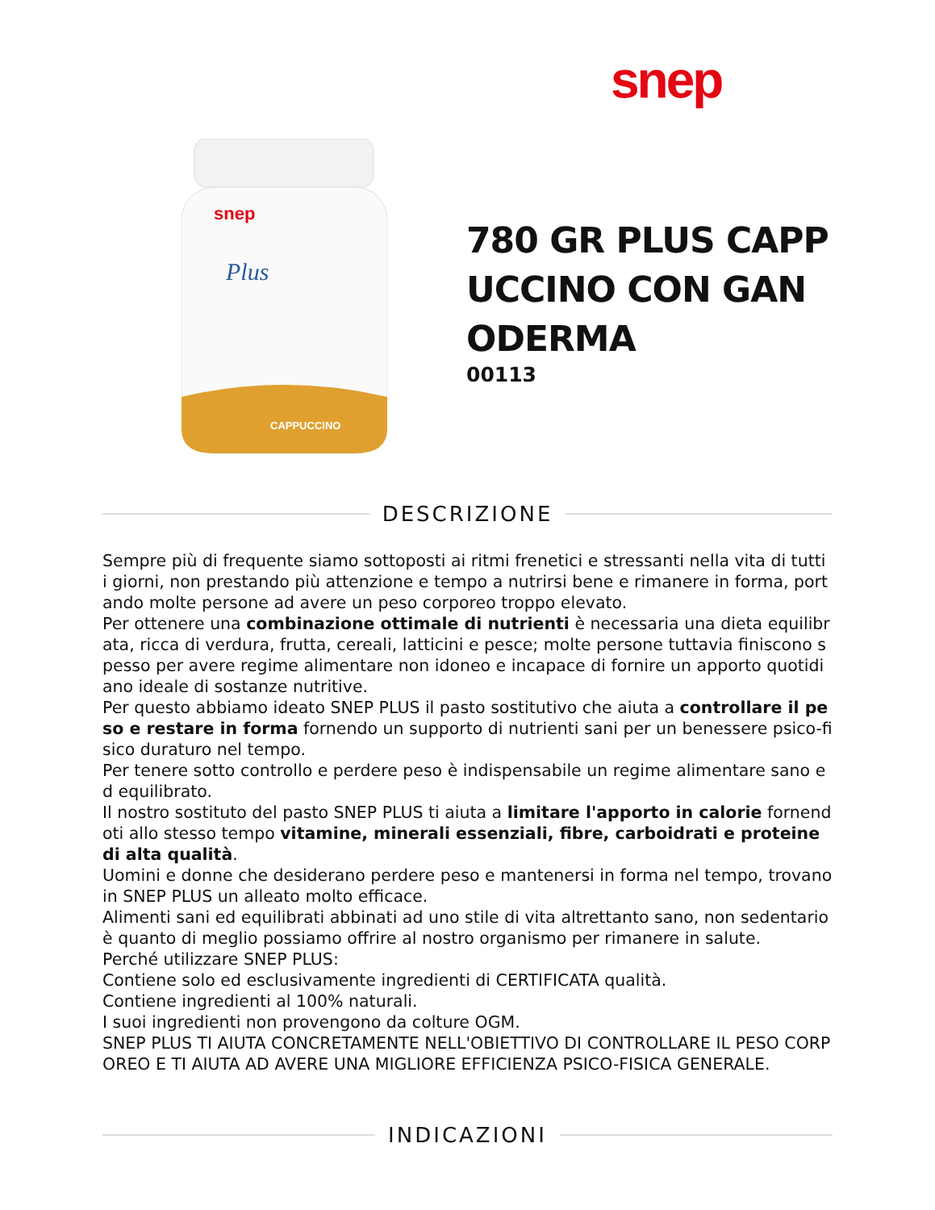snep
snep
Plus
CAPPUCCINO
780 GR PLUS CAPPUCCINO CON GANODERMA
00113
DESCRIZIONE
Sempre più di frequente siamo sottoposti ai ritmi frenetici e stressanti nella vita di tutti i giorni, non prestando più attenzione e tempo a nutrirsi bene e rimanere in forma, portando molte persone ad avere un peso corporeo troppo elevato.
Per ottenere una combinazione ottimale di nutrienti è necessaria una dieta equilibrata, ricca di verdura, frutta, cereali, latticini e pesce; molte persone tuttavia finiscono spesso per avere regime alimentare non idoneo e incapace di fornire un apporto quotidiano ideale di sostanze nutritive.
Per questo abbiamo ideato SNEP PLUS il pasto sostitutivo che aiuta a controllare il peso e restare in forma fornendo un supporto di nutrienti sani per un benessere psico-fisico duraturo nel tempo.
Per tenere sotto controllo e perdere peso è indispensabile un regime alimentare sano ed equilibrato.
Il nostro sostituto del pasto SNEP PLUS ti aiuta a limitare l'apporto in calorie fornendoti allo stesso tempo vitamine, minerali essenziali, fibre, carboidrati e proteine di alta qualità.
Uomini e donne che desiderano perdere peso e mantenersi in forma nel tempo, trovano in SNEP PLUS un alleato molto efficace.
Alimenti sani ed equilibrati abbinati ad uno stile di vita altrettanto sano, non sedentario è quanto di meglio possiamo offrire al nostro organismo per rimanere in salute.
Perché utilizzare SNEP PLUS:
Contiene solo ed esclusivamente ingredienti di CERTIFICATA qualità.
Contiene ingredienti al 100% naturali.
I suoi ingredienti non provengono da colture OGM.
SNEP PLUS TI AIUTA CONCRETAMENTE NELL'OBIETTIVO DI CONTROLLARE IL PESO CORPOREO E TI AIUTA AD AVERE UNA MIGLIORE EFFICIENZA PSICO-FISICA GENERALE.
INDICAZIONI